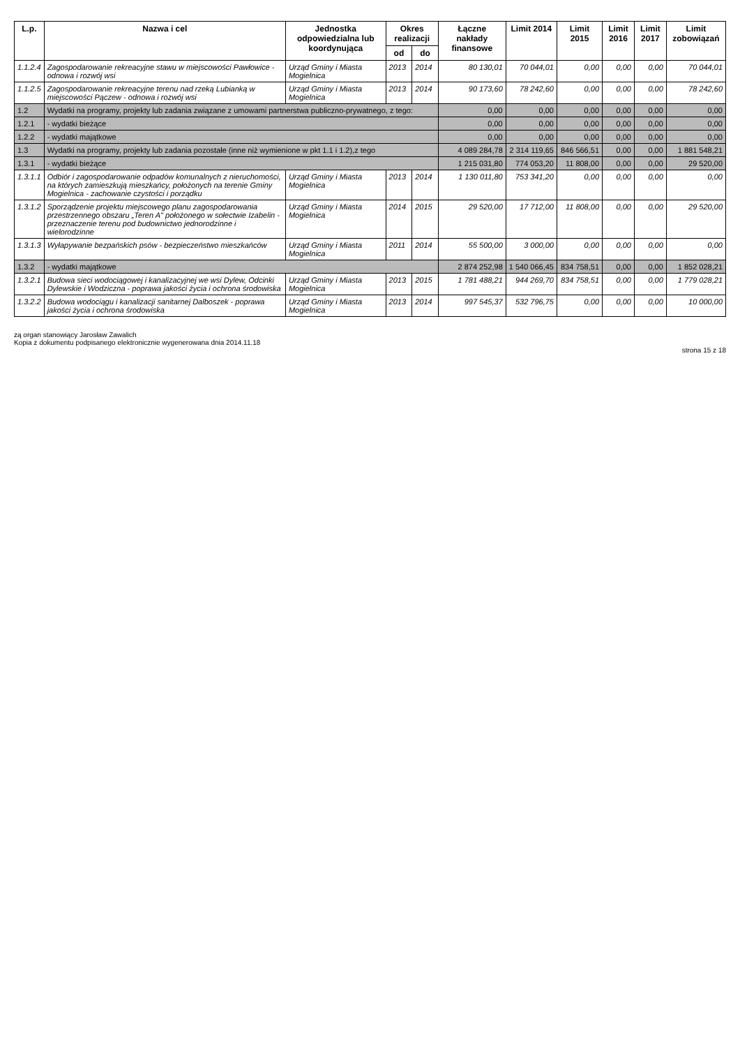| L.p. | Nazwa i cel | Jednostka odpowiedzialna lub koordynująca | Okres realizacji | | Łączne nakłady finansowe | Limit 2014 | Limit 2015 | Limit 2016 | Limit 2017 | Limit zobowiązań |
| --- | --- | --- | --- | --- | --- | --- | --- | --- | --- | --- |
| | | | od | do | | | | | | |
| 1.1.2.4 | Zagospodarowanie rekreacyjne stawu w miejscowości Pawłowice - odnowa i rozwój wsi | Urząd Gminy i Miasta Mogielnica | 2013 | 2014 | 80 130,01 | 70 044,01 | 0,00 | 0,00 | 0,00 | 70 044,01 |
| 1.1.2.5 | Zagospodarowanie rekreacyjne terenu nad rzeką Lubianką w miejscowości Pączew - odnowa i rozwój wsi | Urząd Gminy i Miasta Mogielnica | 2013 | 2014 | 90 173,60 | 78 242,60 | 0,00 | 0,00 | 0,00 | 78 242,60 |
| 1.2 | Wydatki na programy, projekty lub zadania związane z umowami partnerstwa publiczno-prywatnego, z tego: | | | | 0,00 | 0,00 | 0,00 | 0,00 | 0,00 | 0,00 |
| 1.2.1 | - wydatki bieżące | | | | 0,00 | 0,00 | 0,00 | 0,00 | 0,00 | 0,00 |
| 1.2.2 | - wydatki majątkowe | | | | 0,00 | 0,00 | 0,00 | 0,00 | 0,00 | 0,00 |
| 1.3 | Wydatki na programy, projekty lub zadania pozostałe (inne niż wymienione w pkt 1.1 i 1.2),z tego | | | | 4 089 284,78 | 2 314 119,65 | 846 566,51 | 0,00 | 0,00 | 1 881 548,21 |
| 1.3.1 | - wydatki bieżące | | | | 1 215 031,80 | 774 053,20 | 11 808,00 | 0,00 | 0,00 | 29 520,00 |
| 1.3.1.1 | Odbiór i zagospodarowanie odpadów komunalnych z nieruchomości, na których zamieszkują mieszkańcy, położonych na terenie Gminy Mogielnica - zachowanie czystości i porządku | Urząd Gminy i Miasta Mogielnica | 2013 | 2014 | 1 130 011,80 | 753 341,20 | 0,00 | 0,00 | 0,00 | 0,00 |
| 1.3.1.2 | Sporządzenie projektu miejscowego planu zagospodarowania przestrzennego obszaru „Teren A" położonego w sołectwie Izabelin - przeznaczenie terenu pod budownictwo jednorodzinne i wielorodzinne | Urząd Gminy i Miasta Mogielnica | 2014 | 2015 | 29 520,00 | 17 712,00 | 11 808,00 | 0,00 | 0,00 | 29 520,00 |
| 1.3.1.3 | Wyłapywanie bezpańskich psów - bezpieczeństwo mieszkańców | Urząd Gminy i Miasta Mogielnica | 2011 | 2014 | 55 500,00 | 3 000,00 | 0,00 | 0,00 | 0,00 | 0,00 |
| 1.3.2 | - wydatki majątkowe | | | | 2 874 252,98 | 1 540 066,45 | 834 758,51 | 0,00 | 0,00 | 1 852 028,21 |
| 1.3.2.1 | Budowa sieci wodociągowej i kanalizacyjnej we wsi Dylew, Odcinki Dylewskie i Wodziczna - poprawa jakości życia i ochrona środowiska | Urząd Gminy i Miasta Mogielnica | 2013 | 2015 | 1 781 488,21 | 944 269,70 | 834 758,51 | 0,00 | 0,00 | 1 779 028,21 |
| 1.3.2.2 | Budowa wodociągu i kanalizacji sanitarnej Dalboszek - poprawa jakości życia i ochrona środowiska | Urząd Gminy i Miasta Mogielnica | 2013 | 2014 | 997 545,37 | 532 796,75 | 0,00 | 0,00 | 0,00 | 10 000,00 |
zą organ stanowiący Jarosław Zawalich
Kopia z dokumentu podpisanego elektronicznie wygenerowana dnia 2014.11.18
strona 15 z 18